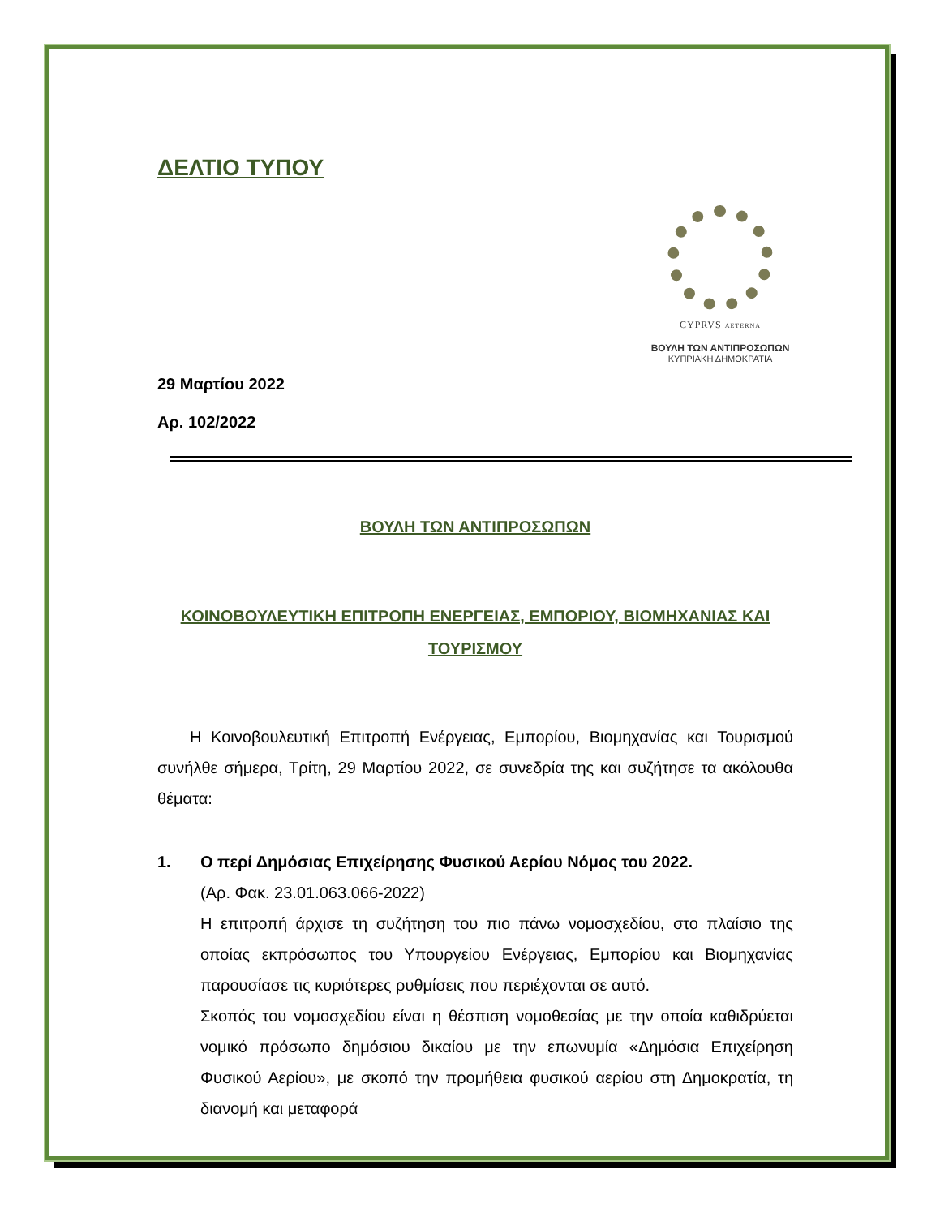ΔΕΛΤΙΟ ΤΥΠΟΥ
CYPRVS AETERNA
ΒΟΥΛΗ ΤΩΝ ΑΝΤΙΠΡΟΣΩΠΩΝ
ΚΥΠΡΙΑΚΗ ΔΗΜΟΚΡΑΤΙΑ
29 Μαρτίου 2022
Αρ. 102/2022
ΒΟΥΛΗ ΤΩΝ ΑΝΤΙΠΡΟΣΩΠΩΝ
ΚΟΙΝΟΒΟΥΛΕΥΤΙΚΗ ΕΠΙΤΡΟΠΗ ΕΝΕΡΓΕΙΑΣ, ΕΜΠΟΡΙΟΥ, ΒΙΟΜΗΧΑΝΙΑΣ ΚΑΙ ΤΟΥΡΙΣΜΟΥ
  Η Κοινοβουλευτική Επιτροπή Ενέργειας, Εμπορίου, Βιομηχανίας και Τουρισμού συνήλθε σήμερα, Τρίτη, 29 Μαρτίου 2022, σε συνεδρία της και συζήτησε τα ακόλουθα θέματα:
1. Ο περί Δημόσιας Επιχείρησης Φυσικού Αερίου Νόμος του 2022.
(Αρ. Φακ. 23.01.063.066-2022)
Η επιτροπή άρχισε τη συζήτηση του πιο πάνω νομοσχεδίου, στο πλαίσιο της οποίας εκπρόσωπος του Υπουργείου Ενέργειας, Εμπορίου και Βιομηχανίας παρουσίασε τις κυριότερες ρυθμίσεις που περιέχονται σε αυτό.
Σκοπός του νομοσχεδίου είναι η θέσπιση νομοθεσίας με την οποία καθιδρύεται νομικό πρόσωπο δημόσιου δικαίου με την επωνυμία «Δημόσια Επιχείρηση Φυσικού Αερίου», με σκοπό την προμήθεια φυσικού αερίου στη Δημοκρατία, τη διανομή και μεταφορά